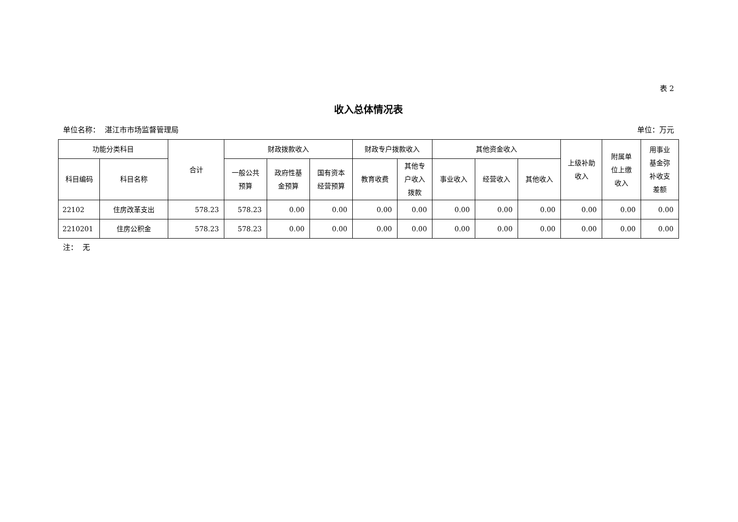表 2
收入总体情况表
单位名称： 湛江市市场监督管理局 单位：万元
| 功能分类科目 | | 合计 | 财政拨款收入 | | | 财政专户拨款收入 | | 其他资金收入 | | | 上级补助 收入 | 附属单 位上缴 收入 | 用事业 基金弥 补收支 差额 |
| --- | --- | --- | --- | --- | --- | --- | --- | --- | --- | --- | --- | --- | --- |
| 科目编码 | 科目名称 | | 一般公共 预算 | 政府性基 金预算 | 国有资本 经营预算 | 教育收费 | 其他专 户收入 拨款 | 事业收入 | 经营收入 | 其他收入 | | | |
| 22102 | 住房改革支出 | 578.23 | 578.23 | 0.00 | 0.00 | 0.00 | 0.00 | 0.00 | 0.00 | 0.00 | 0.00 | 0.00 | 0.00 |
| 2210201 | 住房公积金 | 578.23 | 578.23 | 0.00 | 0.00 | 0.00 | 0.00 | 0.00 | 0.00 | 0.00 | 0.00 | 0.00 | 0.00 |
注： 无